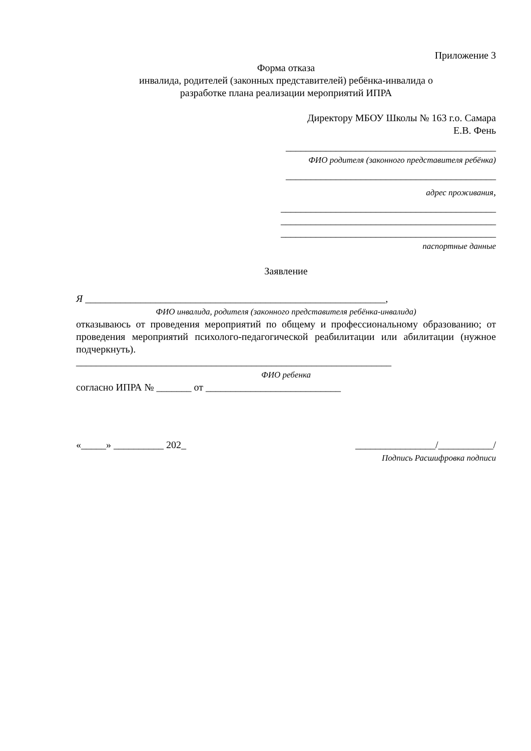Приложение 3
Форма отказа
инвалида, родителей (законных представителей) ребёнка-инвалида о
разработке плана реализации мероприятий ИПРА
Директору МБОУ Школы № 163 г.о. Самара
Е.В. Фень
__________________________________________
ФИО родителя (законного представителя ребёнка)
__________________________________________
адрес проживания,
___________________________________________
___________________________________________
___________________________________________
паспортные данные
Заявление
Я ____________________________________________________________,
ФИО инвалида, родителя (законного представителя ребёнка-инвалида)
отказываюсь от проведения мероприятий по общему и профессиональному образованию; от проведения мероприятий психолого-педагогической реабилитации или абилитации (нужное подчеркнуть).
_______________________________________________________________
ФИО ребенка
согласно ИПРА № _______ от ___________________________
«_____» __________ 202_ ________________/___________/
Подпись Расшифровка подписи